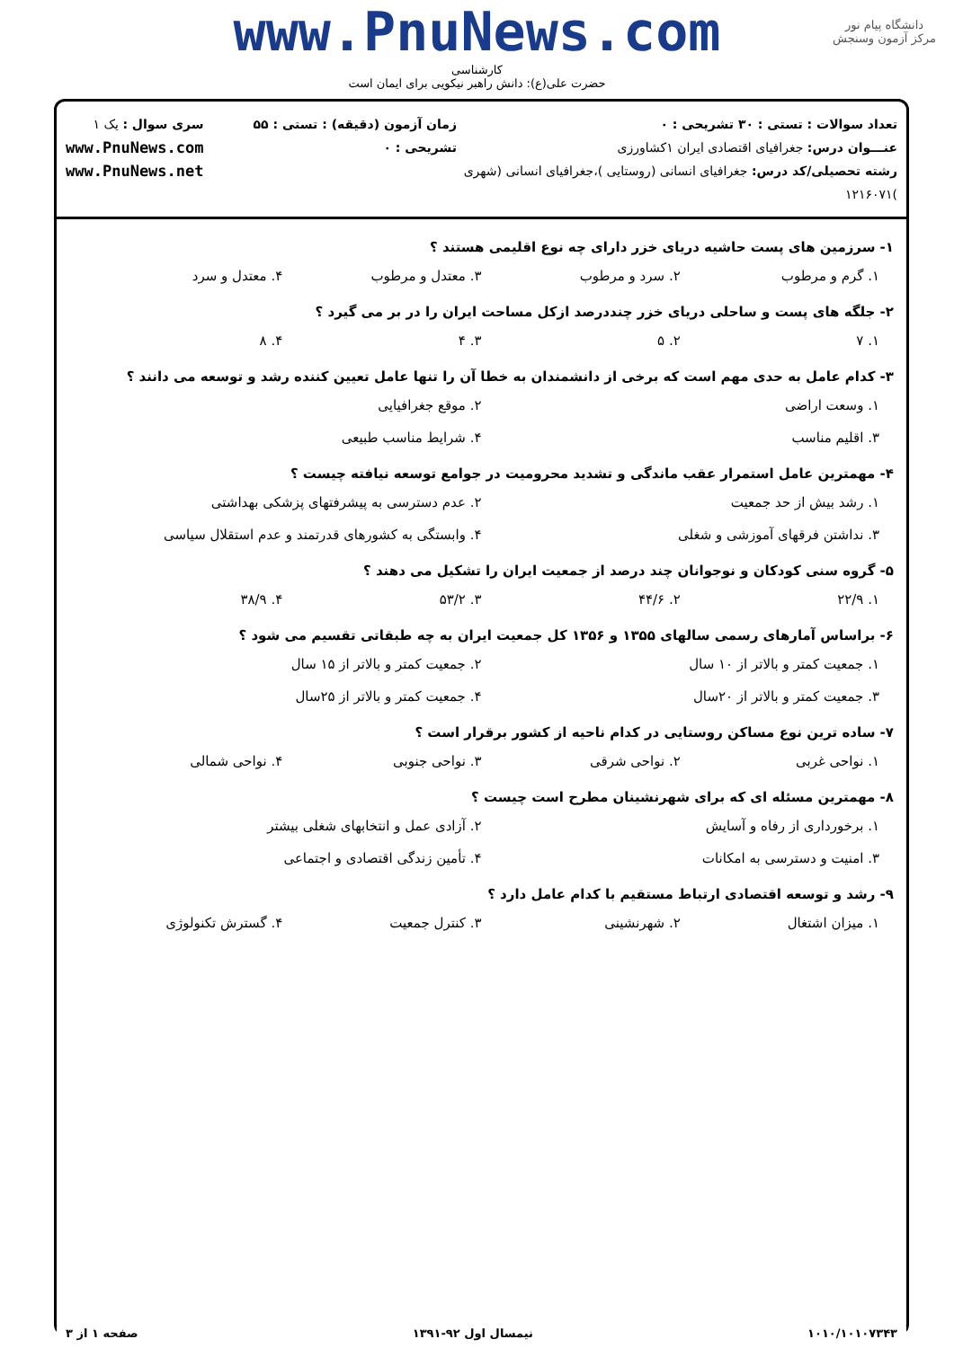دانشگاه پیام نور
مرکز آزمون وسنجش
www.PnuNews.com
کارشناسی
حضرت علی(ع): دانش راهبر نیکویی برای ایمان است
تعداد سوالات : تستی : ۳۰ تشریحی : ۰
عنـــوان درس: جغرافیای اقتصادی ایران ۱کشاورزی
رشته تحصیلی/کد درس: جغرافیای انسانی (روستایی )،جغرافیای انسانی (شهری )۱۲۱۶۰۷۱
زمان آزمون (دقیقه) : تستی : ۵۵ تشریحی : ۰
سری سوال : یک ۱
www.PnuNews.com
www.PnuNews.net
۱- سرزمین های پست حاشیه دریای خزر دارای چه نوع اقلیمی هستند ؟
۱. گرم و مرطوب ۲. سرد و مرطوب ۳. معتدل و مرطوب ۴. معتدل و سرد
۲- جلگه های پست و ساحلی دریای خزر چنددرصد ازکل مساحت ایران را در بر می گیرد ؟
۱. ۷ ۲. ۵ ۳. ۴ ۴. ۸
۳- کدام عامل به حدی مهم است که برخی از دانشمندان به خطا آن را تنها عامل تعیین کننده رشد و توسعه می دانند ؟
۱. وسعت اراضی ۲. موقع جغرافیایی ۳. اقلیم مناسب ۴. شرایط مناسب طبیعی
۴- مهمترین عامل استمرار عقب ماندگی و تشدید محرومیت در جوامع توسعه نیافته چیست ؟
۱. رشد بیش از حد جمعیت ۲. عدم دسترسی به پیشرفتهای پزشکی بهداشتی ۳. نداشتن فرقهای آموزشی و شغلی ۴. وابستگی به کشورهای قدرتمند و عدم استقلال سیاسی
۵- گروه سنی کودکان و نوجوانان چند درصد از جمعیت ایران را تشکیل می دهند ؟
۱. ۲۲/۹ ۲. ۴۴/۶ ۳. ۵۳/۲ ۴. ۳۸/۹
۶- براساس آمارهای رسمی سالهای ۱۳۵۵ و ۱۳۵۶ کل جمعیت ایران به چه طبقاتی تقسیم می شود ؟
۱. جمعیت کمتر و بالاتر از ۱۰ سال ۲. جمعیت کمتر و بالاتر از ۱۵ سال ۳. جمعیت کمتر و بالاتر از ۲۰سال ۴. جمعیت کمتر و بالاتر از ۲۵سال
۷- ساده ترین نوع مساکن روستایی در کدام ناحیه از کشور برقرار است ؟
۱. نواحی غربی ۲. نواحی شرقی ۳. نواحی جنوبی ۴. نواحی شمالی
۸- مهمترین مسئله ای که برای شهرنشینان مطرح است چیست ؟
۱. برخورداری از رفاه و آسایش ۲. آزادی عمل و انتخابهای شغلی بیشتر ۳. امنیت و دسترسی به امکانات ۴. تأمین زندگی اقتصادی و اجتماعی
۹- رشد و توسعه اقتصادی ارتباط مستقیم با کدام عامل دارد ؟
۱. میزان اشتغال ۲. شهرنشینی ۳. کنترل جمعیت ۴. گسترش تکنولوژی
۱۰۱۰/۱۰۱۰۷۳۴۳ نیمسال اول ۹۲-۱۳۹۱ صفحه ۱ از ۳